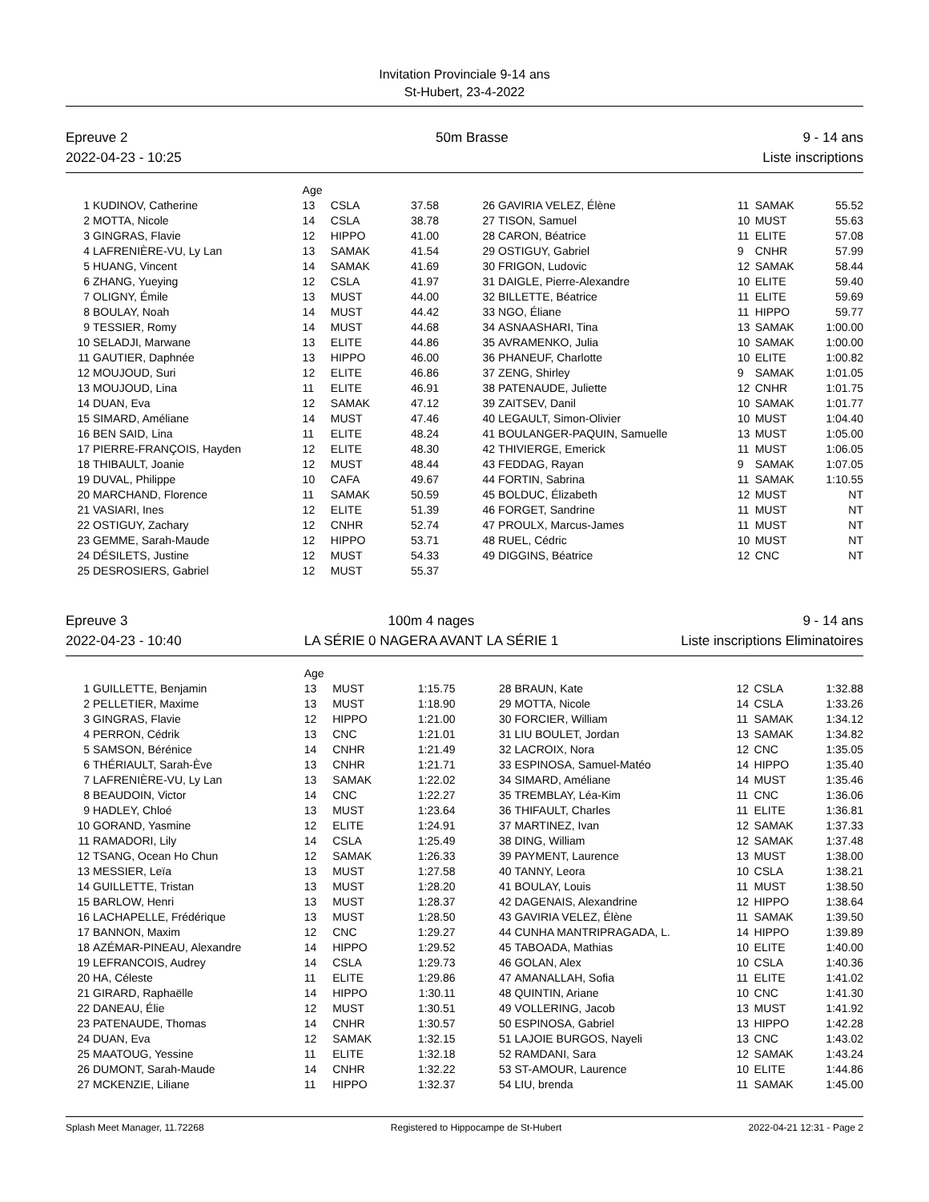Invitation Provinciale 9-14 ans
St-Hubert, 23-4-2022
Epreuve 2
2022-04-23 - 10:25
50m Brasse 9 - 14 ans
Liste inscriptions
| | | Age | | | | | | | |
| --- | --- | --- | --- | --- | --- | --- | --- | --- | --- |
| 1 | KUDINOV, Catherine | 13 | CSLA | 37.58 | 26 | GAVIRIA VELEZ, Élène | 11 | SAMAK | 55.52 |
| 2 | MOTTA, Nicole | 14 | CSLA | 38.78 | 27 | TISON, Samuel | 10 | MUST | 55.63 |
| 3 | GINGRAS, Flavie | 12 | HIPPO | 41.00 | 28 | CARON, Béatrice | 11 | ELITE | 57.08 |
| 4 | LAFRENIÈRE-VU, Ly Lan | 13 | SAMAK | 41.54 | 29 | OSTIGUY, Gabriel | 9 | CNHR | 57.99 |
| 5 | HUANG, Vincent | 14 | SAMAK | 41.69 | 30 | FRIGON, Ludovic | 12 | SAMAK | 58.44 |
| 6 | ZHANG, Yueying | 12 | CSLA | 41.97 | 31 | DAIGLE, Pierre-Alexandre | 10 | ELITE | 59.40 |
| 7 | OLIGNY, Émile | 13 | MUST | 44.00 | 32 | BILLETTE, Béatrice | 11 | ELITE | 59.69 |
| 8 | BOULAY, Noah | 14 | MUST | 44.42 | 33 | NGO, Éliane | 11 | HIPPO | 59.77 |
| 9 | TESSIER, Romy | 14 | MUST | 44.68 | 34 | ASNAASHARI, Tina | 13 | SAMAK | 1:00.00 |
| 10 | SELADJI, Marwane | 13 | ELITE | 44.86 | 35 | AVRAMENKO, Julia | 10 | SAMAK | 1:00.00 |
| 11 | GAUTIER, Daphnée | 13 | HIPPO | 46.00 | 36 | PHANEUF, Charlotte | 10 | ELITE | 1:00.82 |
| 12 | MOUJOUD, Suri | 12 | ELITE | 46.86 | 37 | ZENG, Shirley | 9 | SAMAK | 1:01.05 |
| 13 | MOUJOUD, Lina | 11 | ELITE | 46.91 | 38 | PATENAUDE, Juliette | 12 | CNHR | 1:01.75 |
| 14 | DUAN, Eva | 12 | SAMAK | 47.12 | 39 | ZAITSEV, Danil | 10 | SAMAK | 1:01.77 |
| 15 | SIMARD, Améliane | 14 | MUST | 47.46 | 40 | LEGAULT, Simon-Olivier | 10 | MUST | 1:04.40 |
| 16 | BEN SAID, Lina | 11 | ELITE | 48.24 | 41 | BOULANGER-PAQUIN, Samuelle | 13 | MUST | 1:05.00 |
| 17 | PIERRE-FRANÇOIS, Hayden | 12 | ELITE | 48.30 | 42 | THIVIERGE, Emerick | 11 | MUST | 1:06.05 |
| 18 | THIBAULT, Joanie | 12 | MUST | 48.44 | 43 | FEDDAG, Rayan | 9 | SAMAK | 1:07.05 |
| 19 | DUVAL, Philippe | 10 | CAFA | 49.67 | 44 | FORTIN, Sabrina | 11 | SAMAK | 1:10.55 |
| 20 | MARCHAND, Florence | 11 | SAMAK | 50.59 | 45 | BOLDUC, Élizabeth | 12 | MUST | NT |
| 21 | VASIARI, Ines | 12 | ELITE | 51.39 | 46 | FORGET, Sandrine | 11 | MUST | NT |
| 22 | OSTIGUY, Zachary | 12 | CNHR | 52.74 | 47 | PROULX, Marcus-James | 11 | MUST | NT |
| 23 | GEMME, Sarah-Maude | 12 | HIPPO | 53.71 | 48 | RUEL, Cédric | 10 | MUST | NT |
| 24 | DÉSILETS, Justine | 12 | MUST | 54.33 | 49 | DIGGINS, Béatrice | 12 | CNC | NT |
| 25 | DESROSIERS, Gabriel | 12 | MUST | 55.37 | | | | | |
Epreuve 3
2022-04-23 - 10:40
100m 4 nages
LA SÉRIE 0 NAGERA AVANT LA SÉRIE 1
9 - 14 ans
Liste inscriptions Eliminatoires
| | | Age | | | | | | | |
| --- | --- | --- | --- | --- | --- | --- | --- | --- | --- |
| 1 | GUILLETTE, Benjamin | 13 | MUST | 1:15.75 | 28 | BRAUN, Kate | 12 | CSLA | 1:32.88 |
| 2 | PELLETIER, Maxime | 13 | MUST | 1:18.90 | 29 | MOTTA, Nicole | 14 | CSLA | 1:33.26 |
| 3 | GINGRAS, Flavie | 12 | HIPPO | 1:21.00 | 30 | FORCIER, William | 11 | SAMAK | 1:34.12 |
| 4 | PERRON, Cédrik | 13 | CNC | 1:21.01 | 31 | LIU BOULET, Jordan | 13 | SAMAK | 1:34.82 |
| 5 | SAMSON, Bérénice | 14 | CNHR | 1:21.49 | 32 | LACROIX, Nora | 12 | CNC | 1:35.05 |
| 6 | THÉRIAULT, Sarah-Ève | 13 | CNHR | 1:21.71 | 33 | ESPINOSA, Samuel-Matéo | 14 | HIPPO | 1:35.40 |
| 7 | LAFRENIÈRE-VU, Ly Lan | 13 | SAMAK | 1:22.02 | 34 | SIMARD, Améliane | 14 | MUST | 1:35.46 |
| 8 | BEAUDOIN, Victor | 14 | CNC | 1:22.27 | 35 | TREMBLAY, Léa-Kim | 11 | CNC | 1:36.06 |
| 9 | HADLEY, Chloé | 13 | MUST | 1:23.64 | 36 | THIFAULT, Charles | 11 | ELITE | 1:36.81 |
| 10 | GORAND, Yasmine | 12 | ELITE | 1:24.91 | 37 | MARTINEZ, Ivan | 12 | SAMAK | 1:37.33 |
| 11 | RAMADORI, Lily | 14 | CSLA | 1:25.49 | 38 | DING, William | 12 | SAMAK | 1:37.48 |
| 12 | TSANG, Ocean Ho Chun | 12 | SAMAK | 1:26.33 | 39 | PAYMENT, Laurence | 13 | MUST | 1:38.00 |
| 13 | MESSIER, Leïa | 13 | MUST | 1:27.58 | 40 | TANNY, Leora | 10 | CSLA | 1:38.21 |
| 14 | GUILLETTE, Tristan | 13 | MUST | 1:28.20 | 41 | BOULAY, Louis | 11 | MUST | 1:38.50 |
| 15 | BARLOW, Henri | 13 | MUST | 1:28.37 | 42 | DAGENAIS, Alexandrine | 12 | HIPPO | 1:38.64 |
| 16 | LACHAPELLE, Frédérique | 13 | MUST | 1:28.50 | 43 | GAVIRIA VELEZ, Élène | 11 | SAMAK | 1:39.50 |
| 17 | BANNON, Maxim | 12 | CNC | 1:29.27 | 44 | CUNHA MANTRIPRAGADA, L. | 14 | HIPPO | 1:39.89 |
| 18 | AZÉMAR-PINEAU, Alexandre | 14 | HIPPO | 1:29.52 | 45 | TABOADA, Mathias | 10 | ELITE | 1:40.00 |
| 19 | LEFRANCOIS, Audrey | 14 | CSLA | 1:29.73 | 46 | GOLAN, Alex | 10 | CSLA | 1:40.36 |
| 20 | HA, Céleste | 11 | ELITE | 1:29.86 | 47 | AMANALLAH, Sofia | 11 | ELITE | 1:41.02 |
| 21 | GIRARD, Raphaëlle | 14 | HIPPO | 1:30.11 | 48 | QUINTIN, Ariane | 10 | CNC | 1:41.30 |
| 22 | DANEAU, Élie | 12 | MUST | 1:30.51 | 49 | VOLLERING, Jacob | 13 | MUST | 1:41.92 |
| 23 | PATENAUDE, Thomas | 14 | CNHR | 1:30.57 | 50 | ESPINOSA, Gabriel | 13 | HIPPO | 1:42.28 |
| 24 | DUAN, Eva | 12 | SAMAK | 1:32.15 | 51 | LAJOIE BURGOS, Nayeli | 13 | CNC | 1:43.02 |
| 25 | MAATOUG, Yessine | 11 | ELITE | 1:32.18 | 52 | RAMDANI, Sara | 12 | SAMAK | 1:43.24 |
| 26 | DUMONT, Sarah-Maude | 14 | CNHR | 1:32.22 | 53 | ST-AMOUR, Laurence | 10 | ELITE | 1:44.86 |
| 27 | MCKENZIE, Liliane | 11 | HIPPO | 1:32.37 | 54 | LIU, brenda | 11 | SAMAK | 1:45.00 |
Splash Meet Manager, 11.72268 Registered to Hippocampe de St-Hubert 2022-04-21 12:31 - Page 2